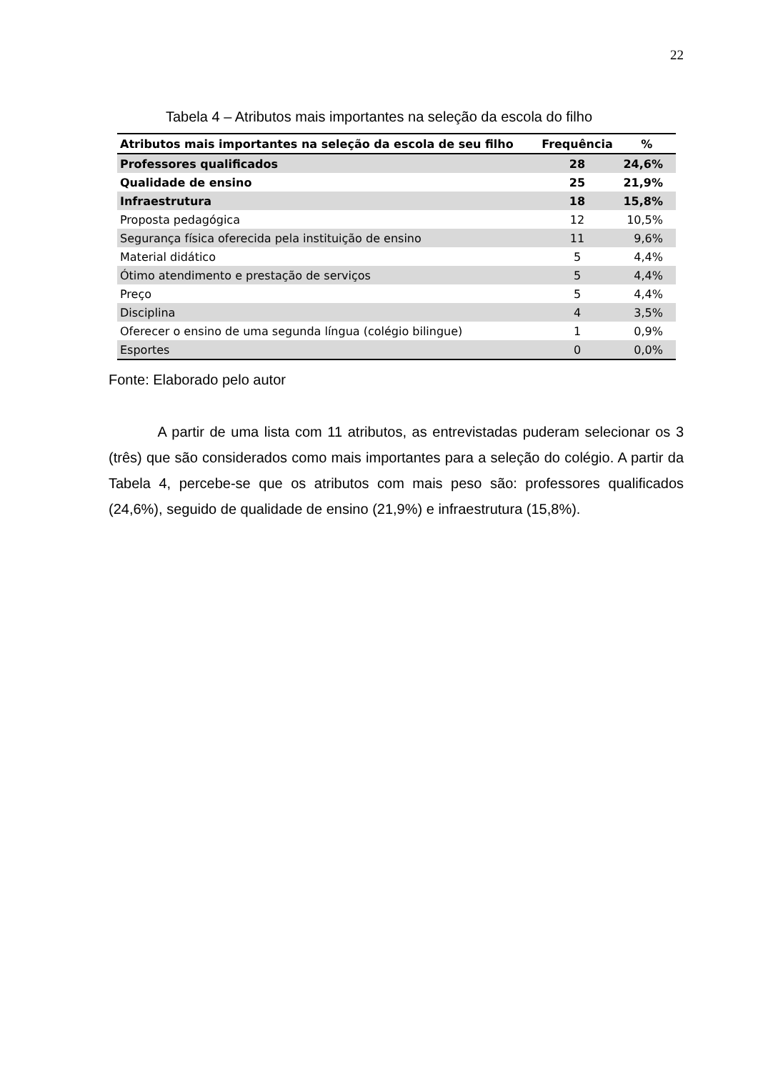22
Tabela 4 – Atributos mais importantes na seleção da escola do filho
| Atributos mais importantes na seleção da escola de seu filho | Frequência | % |
| --- | --- | --- |
| Professores qualificados | 28 | 24,6% |
| Qualidade de ensino | 25 | 21,9% |
| Infraestrutura | 18 | 15,8% |
| Proposta pedagógica | 12 | 10,5% |
| Segurança física oferecida pela instituição de ensino | 11 | 9,6% |
| Material didático | 5 | 4,4% |
| Ótimo atendimento e prestação de serviços | 5 | 4,4% |
| Preço | 5 | 4,4% |
| Disciplina | 4 | 3,5% |
| Oferecer o ensino de uma segunda língua (colégio bilingue) | 1 | 0,9% |
| Esportes | 0 | 0,0% |
Fonte: Elaborado pelo autor
A partir de uma lista com 11 atributos, as entrevistadas puderam selecionar os 3 (três) que são considerados como mais importantes para a seleção do colégio. A partir da Tabela 4, percebe-se que os atributos com mais peso são: professores qualificados (24,6%), seguido de qualidade de ensino (21,9%) e infraestrutura (15,8%).